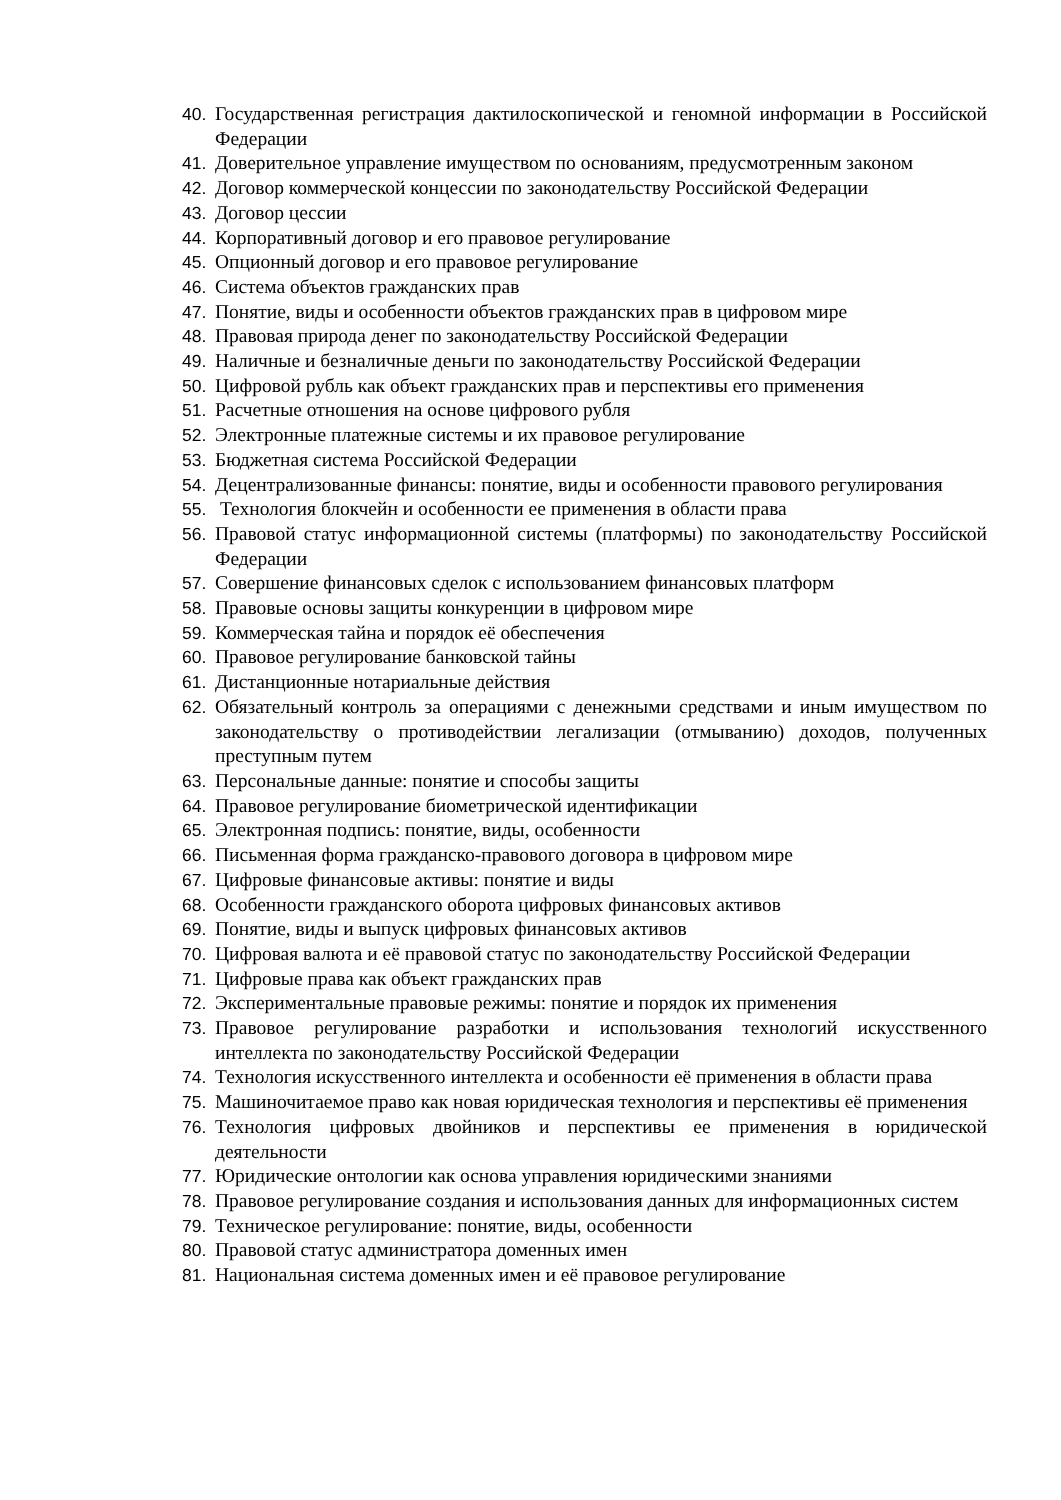40. Государственная регистрация дактилоскопической и геномной информации в Российской Федерации
41. Доверительное управление имуществом по основаниям, предусмотренным законом
42. Договор коммерческой концессии по законодательству Российской Федерации
43. Договор цессии
44. Корпоративный договор и его правовое регулирование
45. Опционный договор и его правовое регулирование
46. Система объектов гражданских прав
47. Понятие, виды и особенности объектов гражданских прав в цифровом мире
48. Правовая природа денег по законодательству Российской Федерации
49. Наличные и безналичные деньги по законодательству Российской Федерации
50. Цифровой рубль как объект гражданских прав и перспективы его применения
51. Расчетные отношения на основе цифрового рубля
52. Электронные платежные системы и их правовое регулирование
53. Бюджетная система Российской Федерации
54. Децентрализованные финансы: понятие, виды и особенности правового регулирования
55. Технология блокчейн и особенности ее применения в области права
56. Правовой статус информационной системы (платформы) по законодательству Российской Федерации
57. Совершение финансовых сделок с использованием финансовых платформ
58. Правовые основы защиты конкуренции в цифровом мире
59. Коммерческая тайна и порядок её обеспечения
60. Правовое регулирование банковской тайны
61. Дистанционные нотариальные действия
62. Обязательный контроль за операциями с денежными средствами и иным имуществом по законодательству о противодействии легализации (отмыванию) доходов, полученных преступным путем
63. Персональные данные: понятие и способы защиты
64. Правовое регулирование биометрической идентификации
65. Электронная подпись: понятие, виды, особенности
66. Письменная форма гражданско-правового договора в цифровом мире
67. Цифровые финансовые активы: понятие и виды
68. Особенности гражданского оборота цифровых финансовых активов
69. Понятие, виды и выпуск цифровых финансовых активов
70. Цифровая валюта и её правовой статус по законодательству Российской Федерации
71. Цифровые права как объект гражданских прав
72. Экспериментальные правовые режимы: понятие и порядок их применения
73. Правовое регулирование разработки и использования технологий искусственного интеллекта по законодательству Российской Федерации
74. Технология искусственного интеллекта и особенности её применения в области права
75. Машиночитаемое право как новая юридическая технология и перспективы её применения
76. Технология цифровых двойников и перспективы ее применения в юридической деятельности
77. Юридические онтологии как основа управления юридическими знаниями
78. Правовое регулирование создания и использования данных для информационных систем
79. Техническое регулирование: понятие, виды, особенности
80. Правовой статус администратора доменных имен
81. Национальная система доменных имен и её правовое регулирование